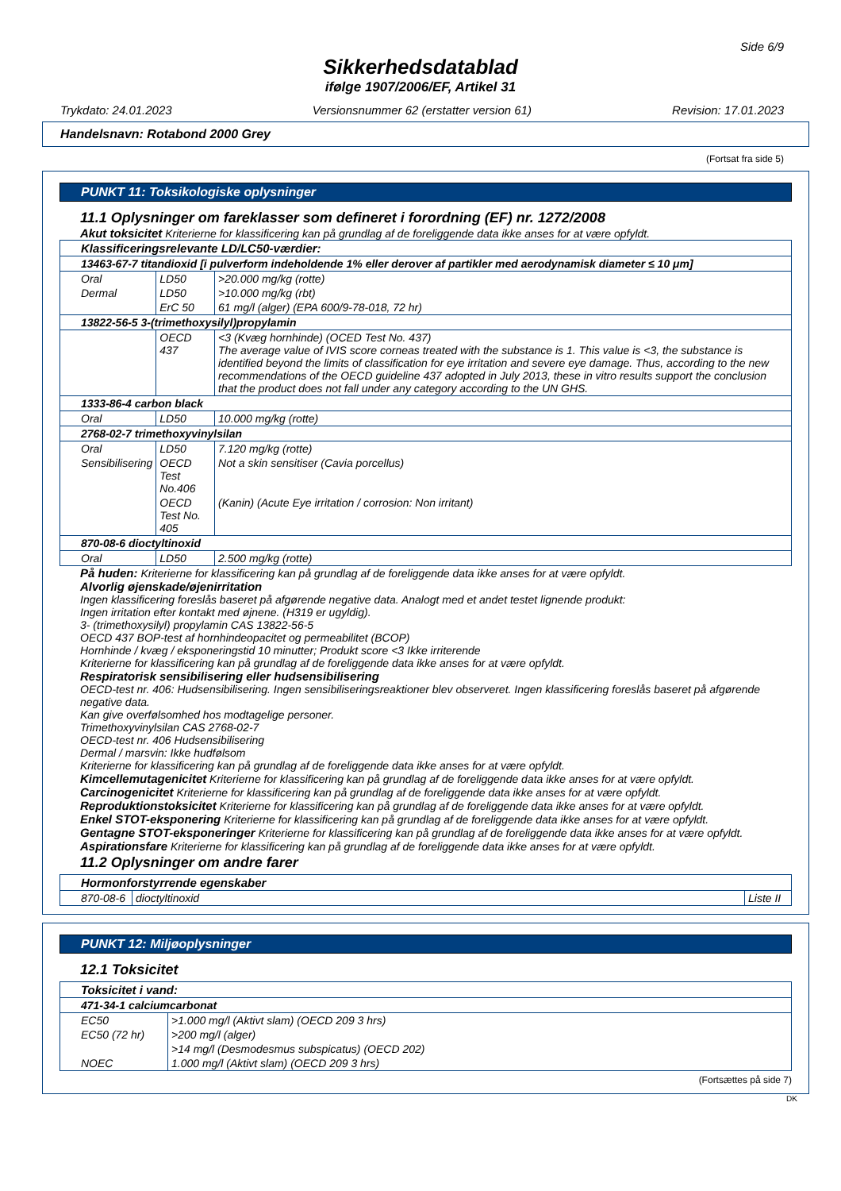Side 6/9
Sikkerhedsdatablad
ifølge 1907/2006/EF, Artikel 31
Trykdato: 24.01.2023 Versionsnummer 62 (erstatter version 61) Revision: 17.01.2023
Handelsnavn: Rotabond 2000 Grey
(Fortsat fra side 5)
PUNKT 11: Toksikologiske oplysninger
11.1 Oplysninger om fareklasser som defineret i forordning (EF) nr. 1272/2008
Akut toksicitet Kriterierne for klassificering kan på grundlag af de foreliggende data ikke anses for at være opfyldt.
| Klassificeringsrelevante LD/LC50-værdier: | | |
| 13463-67-7 titandioxid [i pulverform indeholdende 1% eller derover af partikler med aerodynamisk diameter ≤ 10 μm] | | |
| Oral | LD50 | >20.000 mg/kg (rotte) |
| Dermal | LD50 | >10.000 mg/kg (rbt) |
| | ErC 50 | 61 mg/l (alger) (EPA 600/9-78-018, 72 hr) |
| 13822-56-5 3-(trimethoxysilyl)propylamin | | |
| | OECD 437 | <3 (Kvæg hornhinde) (OCED Test No. 437) The average value of IVIS score corneas treated with the substance is 1. This value is <3, the substance is identified beyond the limits of classification for eye irritation and severe eye damage. Thus, according to the new recommendations of the OECD guideline 437 adopted in July 2013, these in vitro results support the conclusion that the product does not fall under any category according to the UN GHS. |
| 1333-86-4 carbon black | | |
| Oral | LD50 | 10.000 mg/kg (rotte) |
| 2768-02-7 trimethoxyvinylsilan | | |
| Oral | LD50 | 7.120 mg/kg (rotte) |
| Sensibilisering | OECD Test No.406 | Not a skin sensitiser (Cavia porcellus) |
| | OECD Test No. 405 | (Kanin) (Acute Eye irritation / corrosion: Non irritant) |
| 870-08-6 dioctyltinoxid | | |
| Oral | LD50 | 2.500 mg/kg (rotte) |
På huden: Kriterierne for klassificering kan på grundlag af de foreliggende data ikke anses for at være opfyldt.
Alvorlig øjenskade/øjenirritation
Ingen klassificering foreslås baseret på afgørende negative data. Analogt med et andet testet lignende produkt:
Ingen irritation efter kontakt med øjnene. (H319 er ugyldig).
3- (trimethoxysilyl) propylamin CAS 13822-56-5
OECD 437 BOP-test af hornhindeopacitet og permeabilitet (BCOP)
Hornhinde / kvæg / eksponeringstid 10 minutter; Produkt score <3 Ikke irriterende
Kriterierne for klassificering kan på grundlag af de foreliggende data ikke anses for at være opfyldt.
Respiratorisk sensibilisering eller hudsensibilisering
OECD-test nr. 406: Hudsensibilisering. Ingen sensibiliseringsreaktioner blev observeret. Ingen klassificering foreslås baseret på afgørende negative data.
Kan give overfølsomhed hos modtagelige personer.
Trimethoxyvinylsilan CAS 2768-02-7
OECD-test nr. 406 Hudsensibilisering
Dermal / marsvin: Ikke hudfølsom
Kriterierne for klassificering kan på grundlag af de foreliggende data ikke anses for at være opfyldt.
Kimcellemutagenicitet Kriterierne for klassificering kan på grundlag af de foreliggende data ikke anses for at være opfyldt.
Carcinogenicitet Kriterierne for klassificering kan på grundlag af de foreliggende data ikke anses for at være opfyldt.
Reproduktionstoksicitet Kriterierne for klassificering kan på grundlag af de foreliggende data ikke anses for at være opfyldt.
Enkel STOT-eksponering Kriterierne for klassificering kan på grundlag af de foreliggende data ikke anses for at være opfyldt.
Gentagne STOT-eksponeringer Kriterierne for klassificering kan på grundlag af de foreliggende data ikke anses for at være opfyldt.
Aspirationsfare Kriterierne for klassificering kan på grundlag af de foreliggende data ikke anses for at være opfyldt.
11.2 Oplysninger om andre farer
| Hormonforstyrrende egenskaber | | |
| 870-08-6 | dioctyltinoxid | Liste II |
PUNKT 12: Miljøoplysninger
12.1 Toksicitet
| Toksicitet i vand: | |
| 471-34-1 calciumcarbonat | |
| EC50 | >1.000 mg/l (Aktivt slam) (OECD 209 3 hrs) |
| EC50 (72 hr) | >200 mg/l (alger) |
| | >14 mg/l (Desmodesmus subspicatus) (OECD 202) |
| NOEC | 1.000 mg/l (Aktivt slam) (OECD 209 3 hrs) |
(Fortsættes på side 7)
DK